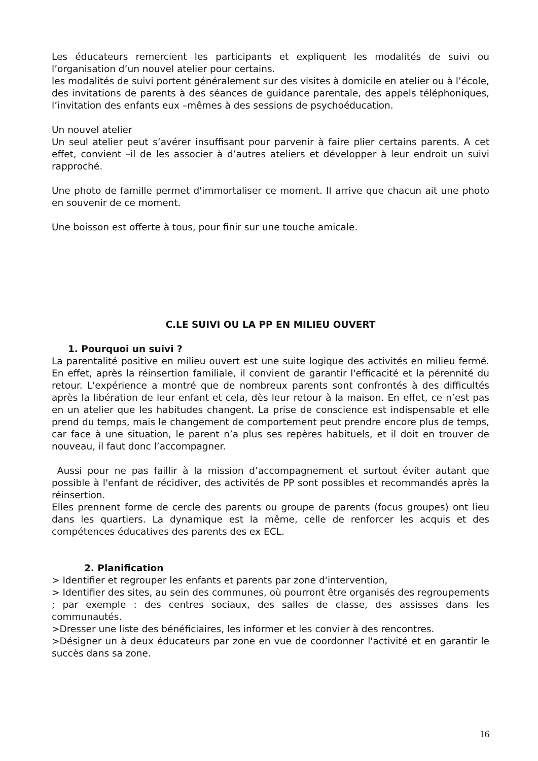Les éducateurs remercient les participants et expliquent les modalités de suivi ou l’organisation d’un nouvel atelier pour certains.
les modalités de suivi portent généralement sur des visites à domicile en atelier ou à l’école, des invitations de parents à des séances de guidance parentale, des appels téléphoniques, l’invitation des enfants eux –mêmes à des sessions de psychoéducation.
Un nouvel atelier
Un seul atelier peut s’avérer insuffisant pour parvenir à faire plier certains parents. A cet effet, convient –il de les associer à d’autres ateliers et développer à leur endroit un suivi rapproché.
Une photo de famille permet d'immortaliser ce moment. Il arrive que chacun ait une photo en souvenir de ce moment.
Une boisson est offerte à tous, pour finir sur une touche amicale.
C.LE SUIVI OU LA PP EN MILIEU OUVERT
1. Pourquoi un suivi ?
La parentalité positive en milieu ouvert est une suite logique des activités en milieu fermé. En effet, après la réinsertion familiale, il convient de garantir l'efficacité et la pérennité du retour. L'expérience a montré que de nombreux parents sont confrontés à des difficultés après la libération de leur enfant et cela, dès leur retour à la maison. En effet, ce n’est pas en un atelier que les habitudes changent. La prise de conscience est indispensable et elle prend du temps, mais le changement de comportement peut prendre encore plus de temps, car face à une situation, le parent n’a plus ses repères habituels, et il doit en trouver de nouveau, il faut donc l’accompagner.
Aussi pour ne pas faillir à la mission d’accompagnement et surtout éviter autant que possible à l'enfant de récidiver, des activités de PP sont possibles et recommandés après la réinsertion.
Elles prennent forme de cercle des parents ou groupe de parents (focus groupes) ont lieu dans les quartiers. La dynamique est la même, celle de renforcer les acquis et des compétences éducatives des parents des ex ECL.
2. Planification
> Identifier et regrouper les enfants et parents par zone d'intervention,
> Identifier des sites, au sein des communes, où pourront être organisés des regroupements ; par exemple : des centres sociaux, des salles de classe, des assisses dans les communautés.
>Dresser une liste des bénéficiaires, les informer et les convier à des rencontres.
>Désigner un à deux éducateurs par zone en vue de coordonner l'activité et en garantir le succès dans sa zone.
16